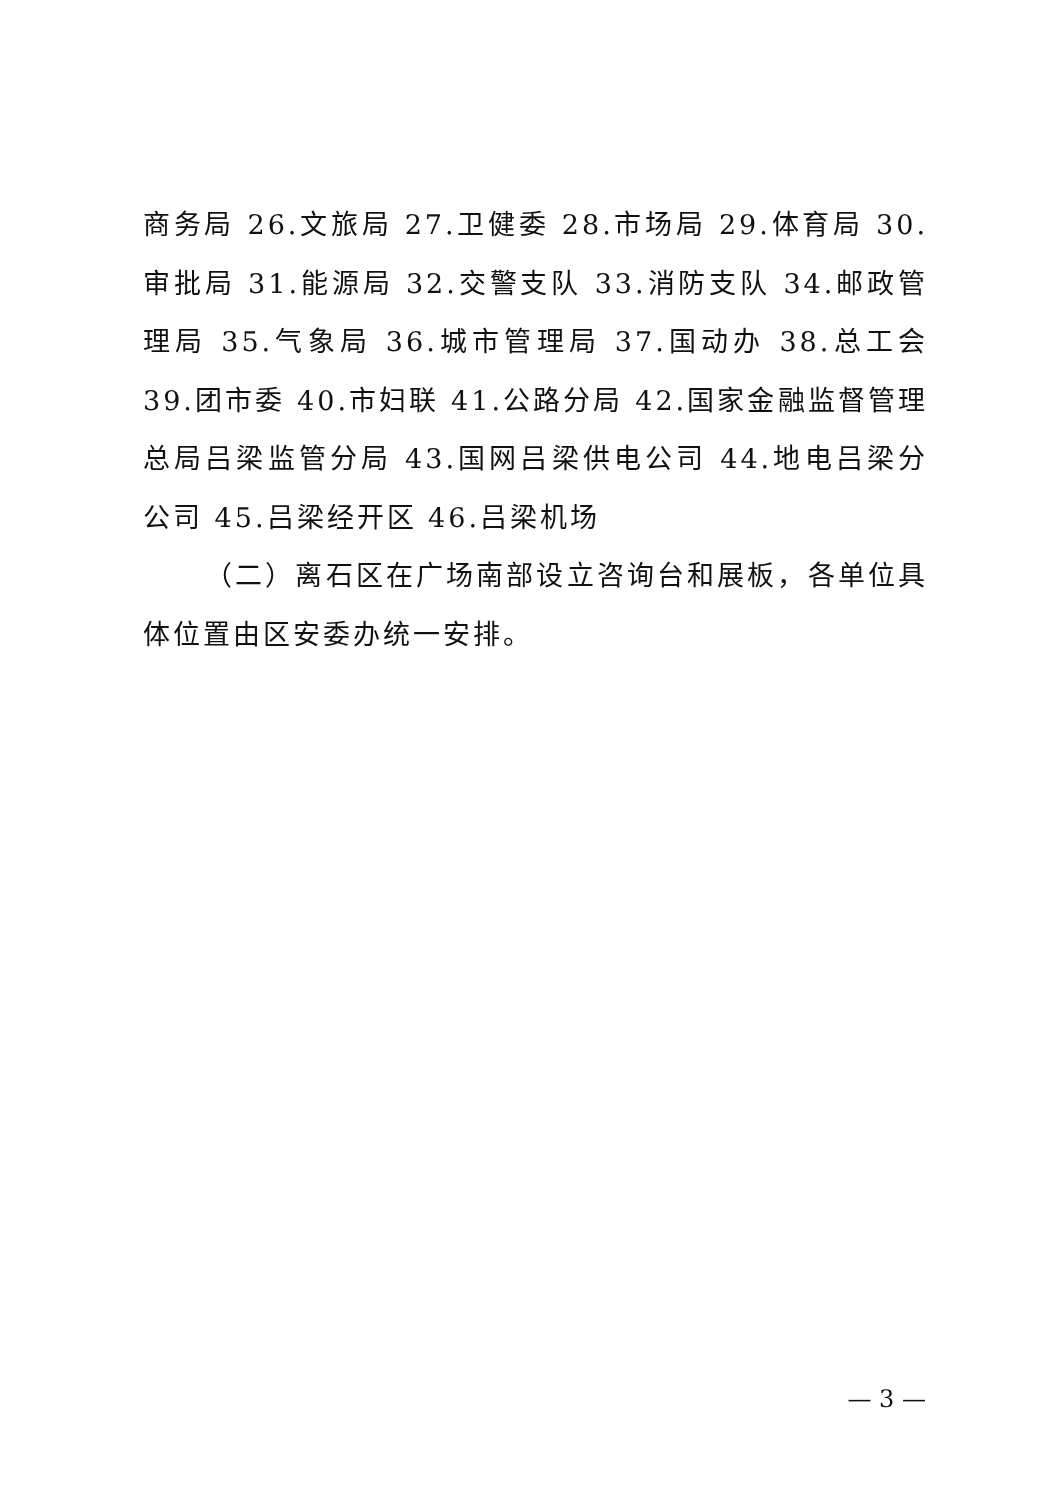商务局 26.文旅局 27.卫健委 28.市场局 29.体育局 30.审批局 31.能源局 32.交警支队 33.消防支队 34.邮政管理局 35.气象局 36.城市管理局 37.国动办 38.总工会 39.团市委 40.市妇联 41.公路分局 42.国家金融监督管理总局吕梁监管分局 43.国网吕梁供电公司 44.地电吕梁分公司 45.吕梁经开区 46.吕梁机场
（二）离石区在广场南部设立咨询台和展板，各单位具体位置由区安委办统一安排。
— 3 —